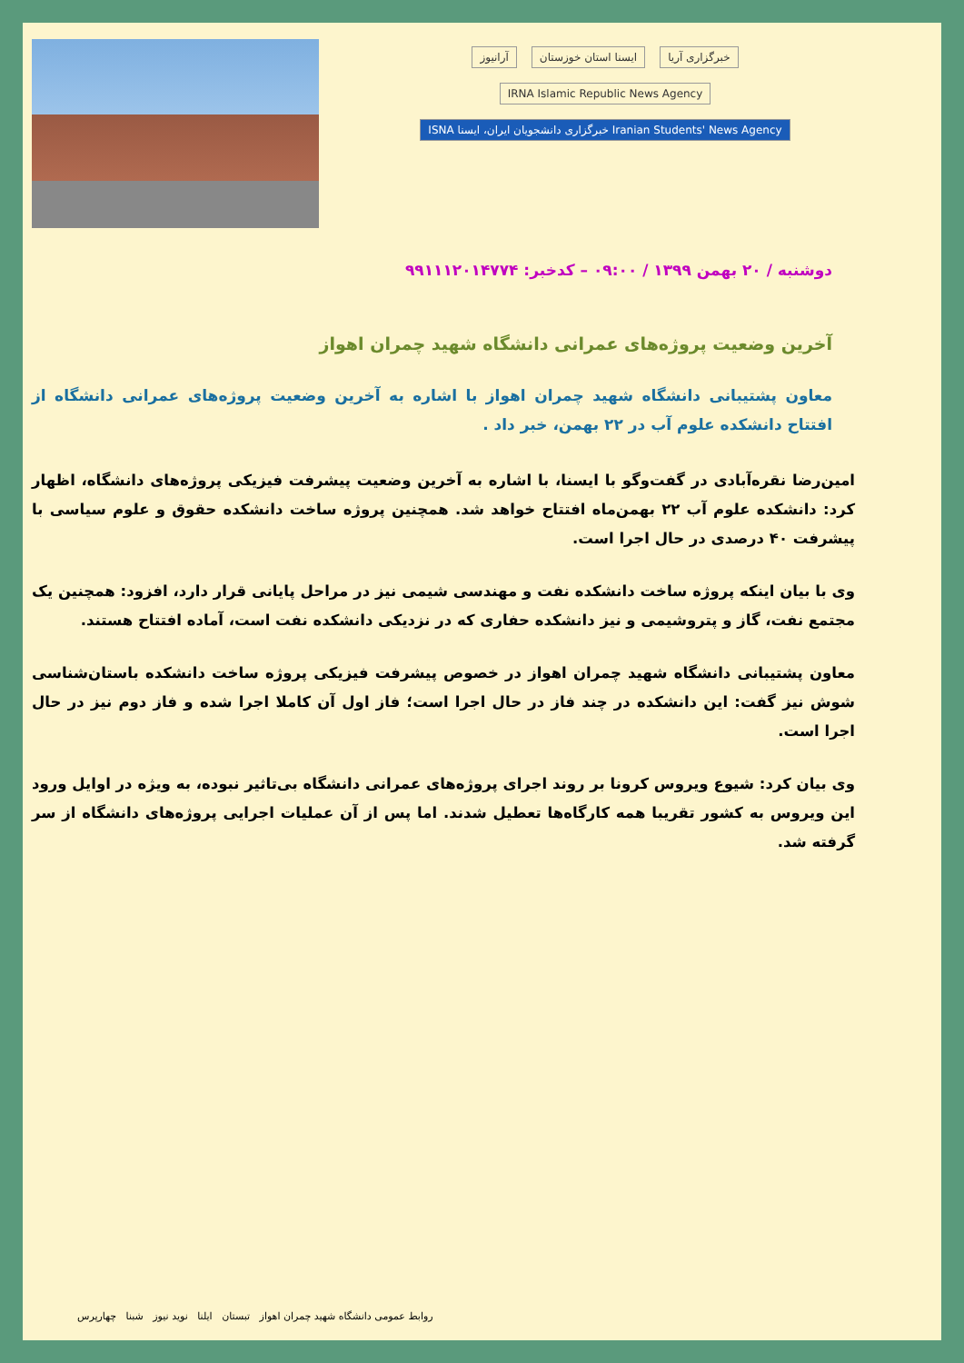آرانیوز ایسنا استان خوزستان خبرگزاری آریا IRNA Islamic Republic News Agency
ISNA خبرگزاری دانشجویان ایران، ایسنا Iranian Students' News Agency
دوشنبه / ۲۰ بهمن ۱۳۹۹ / ۰۹:۰۰ – کدخبر: ۹۹۱۱۱۲۰۱۴۷۷۴
آخرین وضعیت پروژه‌های عمرانی دانشگاه شهید چمران اهواز
معاون پشتیبانی دانشگاه شهید چمران اهواز با اشاره به آخرین وضعیت پروژه‌های عمرانی دانشگاه از افتتاح دانشکده علوم آب در ۲۲ بهمن، خبر داد .
امین‌رضا نقره‌آبادی در گفت‌وگو با ایسنا، با اشاره به آخرین وضعیت پیشرفت فیزیکی پروژه‌های دانشگاه، اظهار کرد: دانشکده علوم آب ۲۲ بهمن‌ماه افتتاح خواهد شد. همچنین پروژه ساخت دانشکده حقوق و علوم سیاسی با پیشرفت ۴۰ درصدی در حال اجرا است.
وی با بیان اینکه پروژه ساخت دانشکده نفت و مهندسی شیمی نیز در مراحل پایانی قرار دارد، افزود: همچنین یک مجتمع نفت، گاز و پتروشیمی و نیز دانشکده حفاری که در نزدیکی دانشکده نفت است، آماده افتتاح هستند.
معاون پشتیبانی دانشگاه شهید چمران اهواز در خصوص پیشرفت فیزیکی پروژه ساخت دانشکده باستان‌شناسی شوش نیز گفت: این دانشکده در چند فاز در حال اجرا است؛ فاز اول آن کاملا اجرا شده و فاز دوم نیز در حال اجرا است.
وی بیان کرد: شیوع ویروس کرونا بر روند اجرای پروژه‌های عمرانی دانشگاه بی‌تاثیر نبوده، به ویژه در اوایل ورود این ویروس به کشور تقریبا همه کارگاه‌ها تعطیل شدند. اما پس از آن عملیات اجرایی پروژه‌های دانشگاه از سر گرفته شد.
روابط عمومی دانشگاه شهید چمران اهواز تبستان ایلنا نوید نیوز شبنا چهارپرس